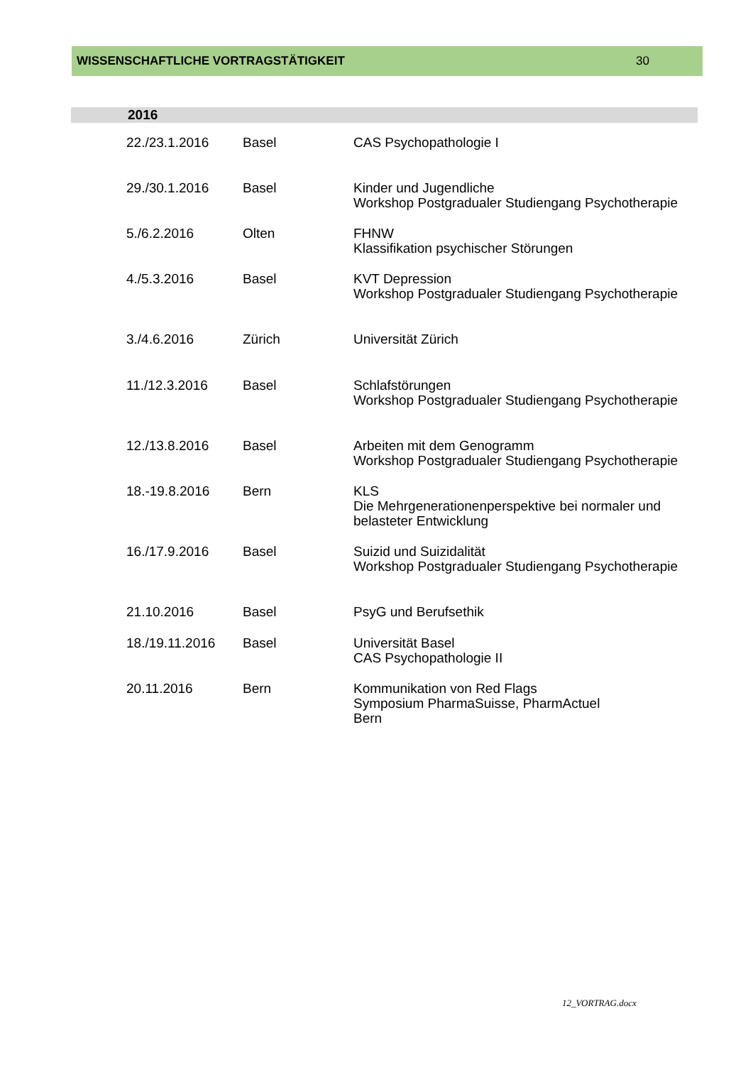WISSENSCHAFTLICHE VORTRAGSTÄTIGKEIT 30
2016
| 22./23.1.2016 | Basel | CAS Psychopathologie I |
| 29./30.1.2016 | Basel | Kinder und Jugendliche Workshop Postgradualer Studiengang Psychotherapie |
| 5./6.2.2016 | Olten | FHNW Klassifikation psychischer Störungen |
| 4./5.3.2016 | Basel | KVT Depression Workshop Postgradualer Studiengang Psychotherapie |
| 3./4.6.2016 | Zürich | Universität Zürich |
| 11./12.3.2016 | Basel | Schlafstörungen Workshop Postgradualer Studiengang Psychotherapie |
| 12./13.8.2016 | Basel | Arbeiten mit dem Genogramm Workshop Postgradualer Studiengang Psychotherapie |
| 18.-19.8.2016 | Bern | KLS Die Mehrgenerationenperspektive bei normaler und belasteter Entwicklung |
| 16./17.9.2016 | Basel | Suizid und Suizidalität Workshop Postgradualer Studiengang Psychotherapie |
| 21.10.2016 | Basel | PsyG und Berufsethik |
| 18./19.11.2016 | Basel | Universität Basel CAS Psychopathologie II |
| 20.11.2016 | Bern | Kommunikation von Red Flags Symposium PharmaSuisse, PharmActuel Bern |
12_VORTRAG.docx